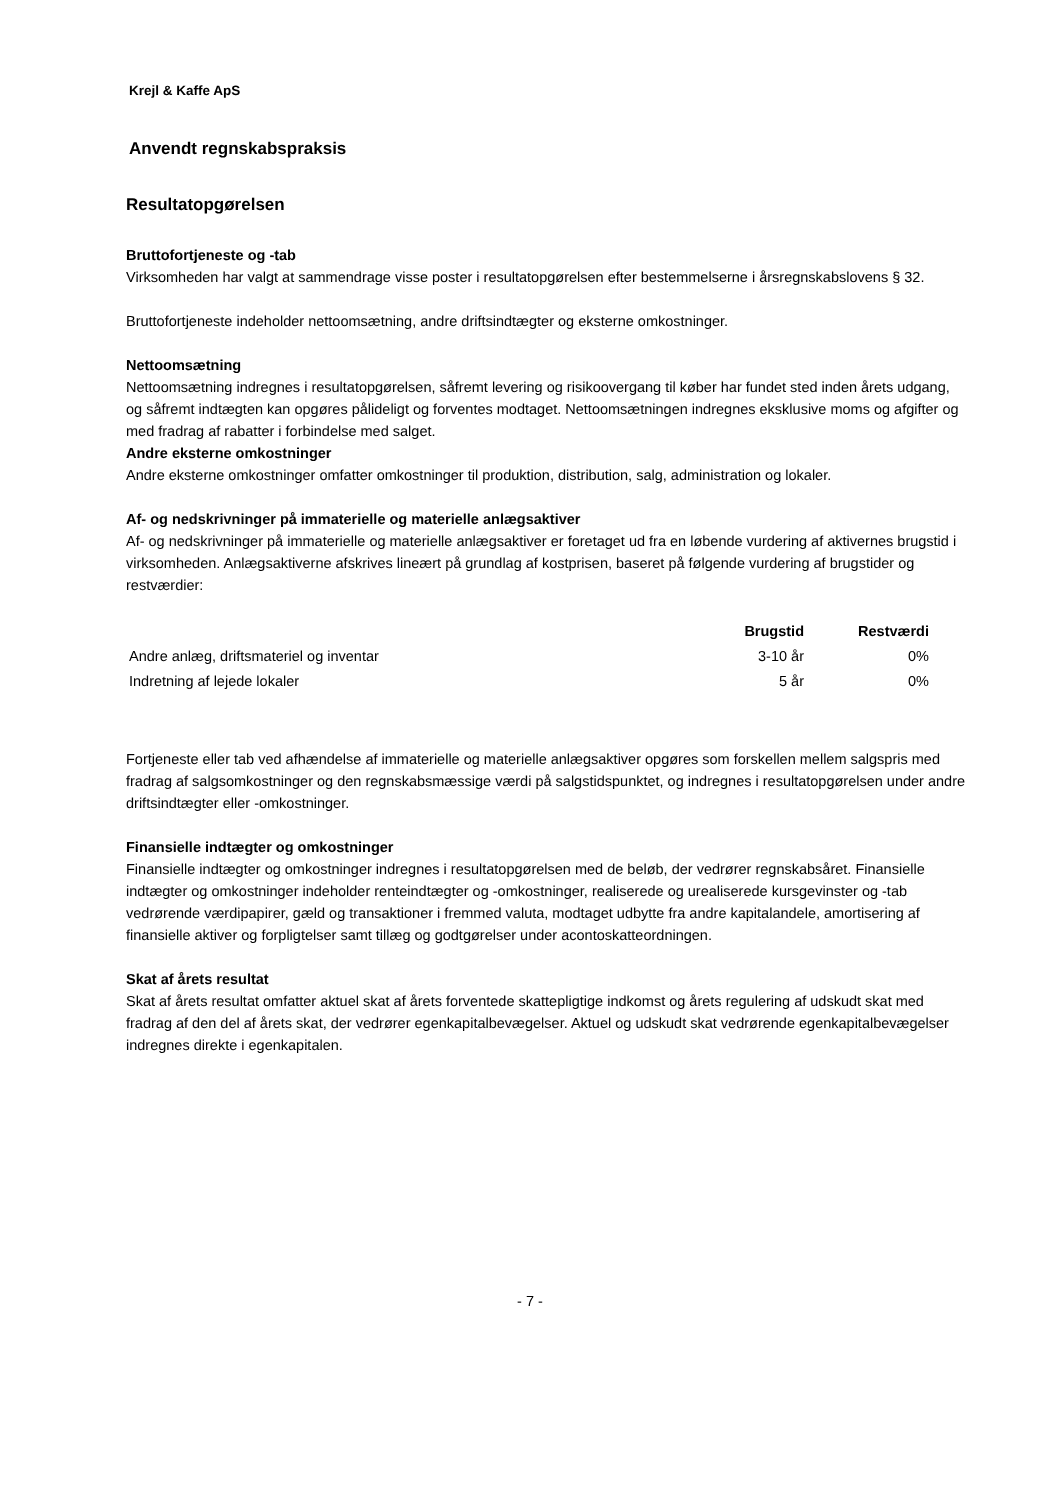Krejl & Kaffe ApS
Anvendt regnskabspraksis
Resultatopgørelsen
Bruttofortjeneste og -tab
Virksomheden har valgt at sammendrage visse poster i resultatopgørelsen efter bestemmelserne i årsregnskabslovens § 32.
Bruttofortjeneste indeholder nettoomsætning, andre driftsindtægter og eksterne omkostninger.
Nettoomsætning
Nettoomsætning indregnes i resultatopgørelsen, såfremt levering og risikoovergang til køber har fundet sted inden årets udgang, og såfremt indtægten kan opgøres pålideligt og forventes modtaget. Nettoomsætningen indregnes eksklusive moms og afgifter og med fradrag af rabatter i forbindelse med salget.
Andre eksterne omkostninger
Andre eksterne omkostninger omfatter omkostninger til produktion, distribution, salg, administration og lokaler.
Af- og nedskrivninger på immaterielle og materielle anlægsaktiver
Af- og nedskrivninger på immaterielle og materielle anlægsaktiver er foretaget ud fra en løbende vurdering af aktivernes brugstid i virksomheden. Anlægsaktiverne afskrives lineært på grundlag af kostprisen, baseret på følgende vurdering af brugstider og restværdier:
| | Brugstid | Restværdi |
| --- | --- | --- |
| Andre anlæg, driftsmateriel og inventar | 3-10 år | 0% |
| Indretning af lejede lokaler | 5 år | 0% |
Fortjeneste eller tab ved afhændelse af immaterielle og materielle anlægsaktiver opgøres som forskellen mellem salgspris med fradrag af salgsomkostninger og den regnskabsmæssige værdi på salgstidspunktet, og indregnes i resultatopgørelsen under andre driftsindtægter eller -omkostninger.
Finansielle indtægter og omkostninger
Finansielle indtægter og omkostninger indregnes i resultatopgørelsen med de beløb, der vedrører regnskabsåret. Finansielle indtægter og omkostninger indeholder renteindtægter og -omkostninger, realiserede og urealiserede kursgevinster og -tab vedrørende værdipapirer, gæld og transaktioner i fremmed valuta, modtaget udbytte fra andre kapitalandele, amortisering af finansielle aktiver og forpligtelser samt tillæg og godtgørelser under acontoskatteordningen.
Skat af årets resultat
Skat af årets resultat omfatter aktuel skat af årets forventede skattepligtige indkomst og årets regulering af udskudt skat med fradrag af den del af årets skat, der vedrører egenkapitalbevægelser. Aktuel og udskudt skat vedrørende egenkapitalbevægelser indregnes direkte i egenkapitalen.
- 7 -